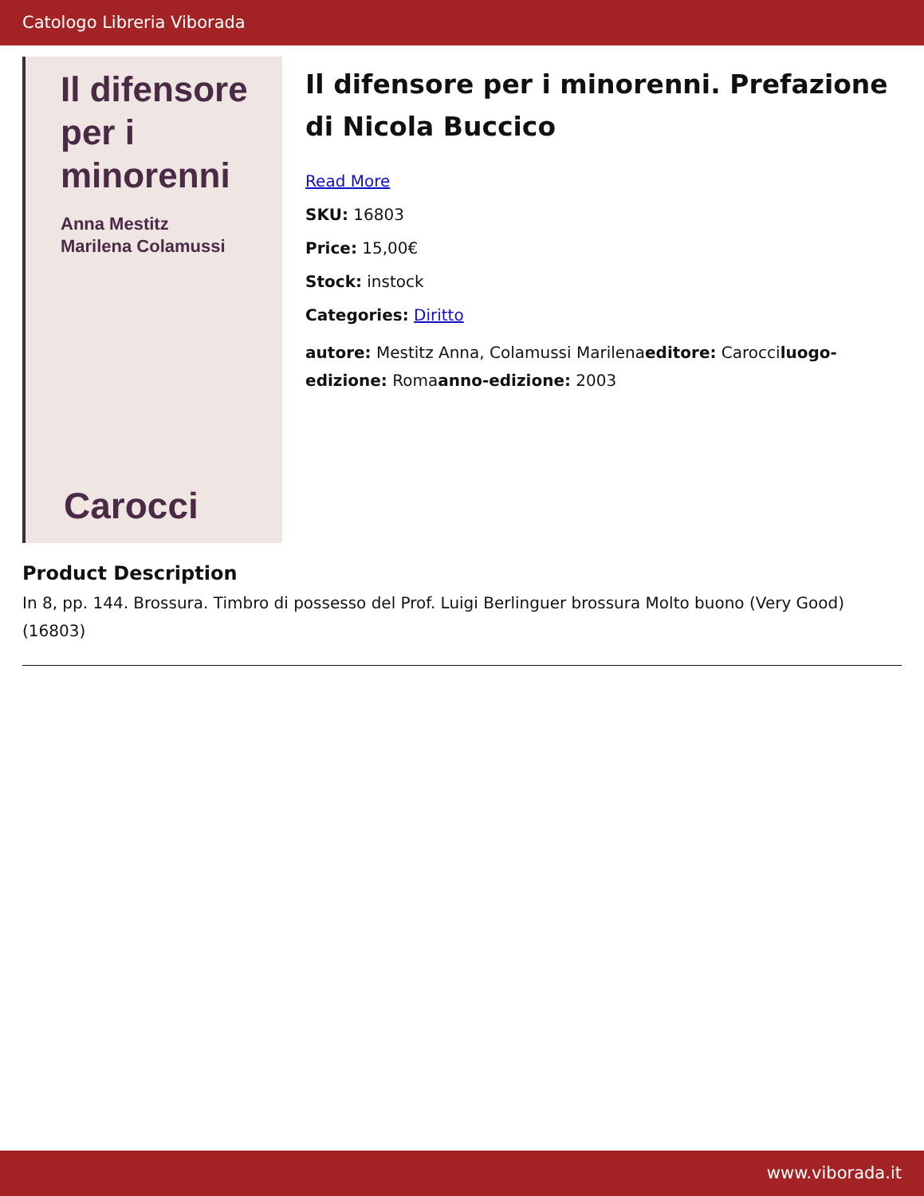Catologo Libreria Viborada
Il difensore
per i minorenni
Anna Mestitz
Marilena Colamussi
Carocci
Il difensore per i minorenni. Prefazione di Nicola Buccico
Read More
SKU: 16803
Price: 15,00€
Stock: instock
Categories: Diritto
autore: Mestitz Anna, Colamussi Marilenaeditore: Carocciluogo-edizione: Romaanno-edizione: 2003
Product Description
In 8, pp. 144. Brossura. Timbro di possesso del Prof. Luigi Berlinguer brossura Molto buono (Very Good) (16803)
www.viborada.it